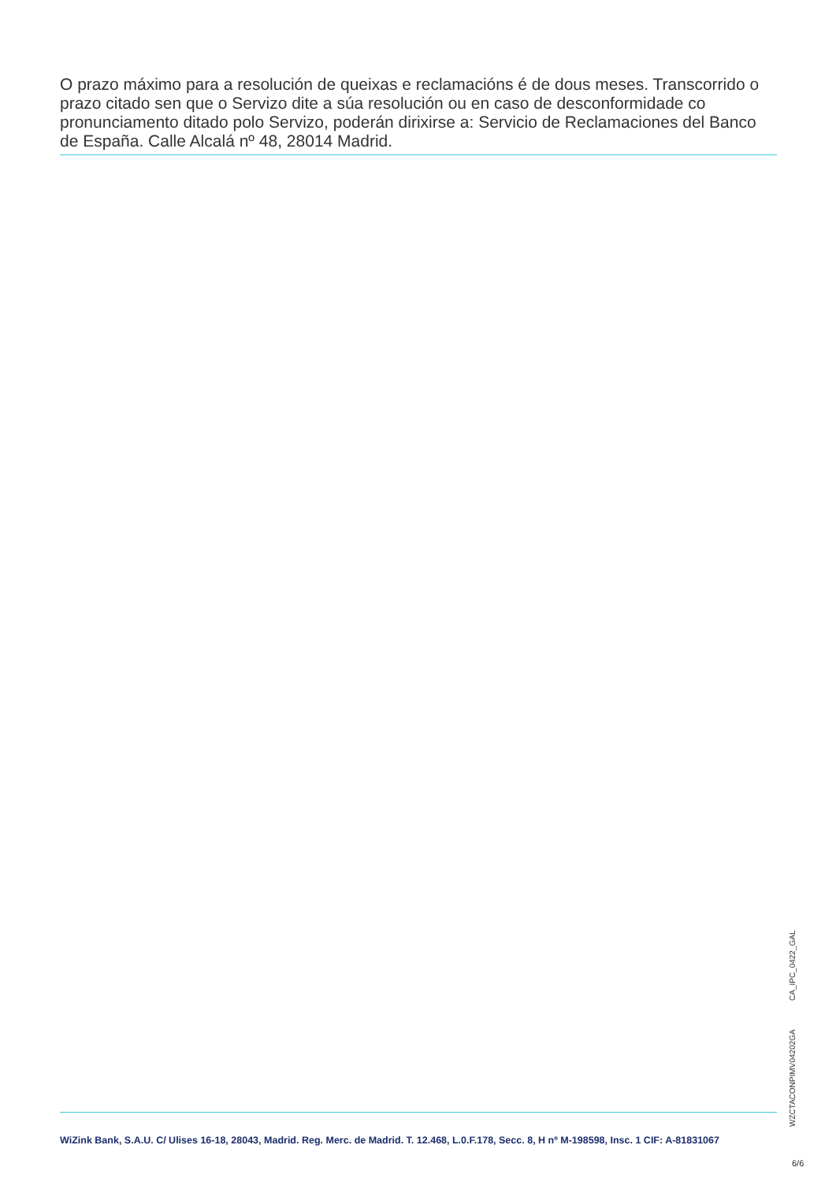O prazo máximo para a resolución de queixas e reclamacións é de dous meses. Transcorrido o prazo citado sen que o Servizo dite a súa resolución ou en caso de desconformidade co pronunciamento ditado polo Servizo, poderán dirixirse a: Servicio de Reclamaciones del Banco de España. Calle Alcalá nº 48, 28014 Madrid.
WZCTACONPIMV04202GA CA_IPC_0422_GAL
WiZink Bank, S.A.U. C/ Ulises 16-18, 28043, Madrid. Reg. Merc. de Madrid. T. 12.468, L.0.F.178, Secc. 8, H nº M-198598, Insc. 1 CIF: A-81831067
6/6